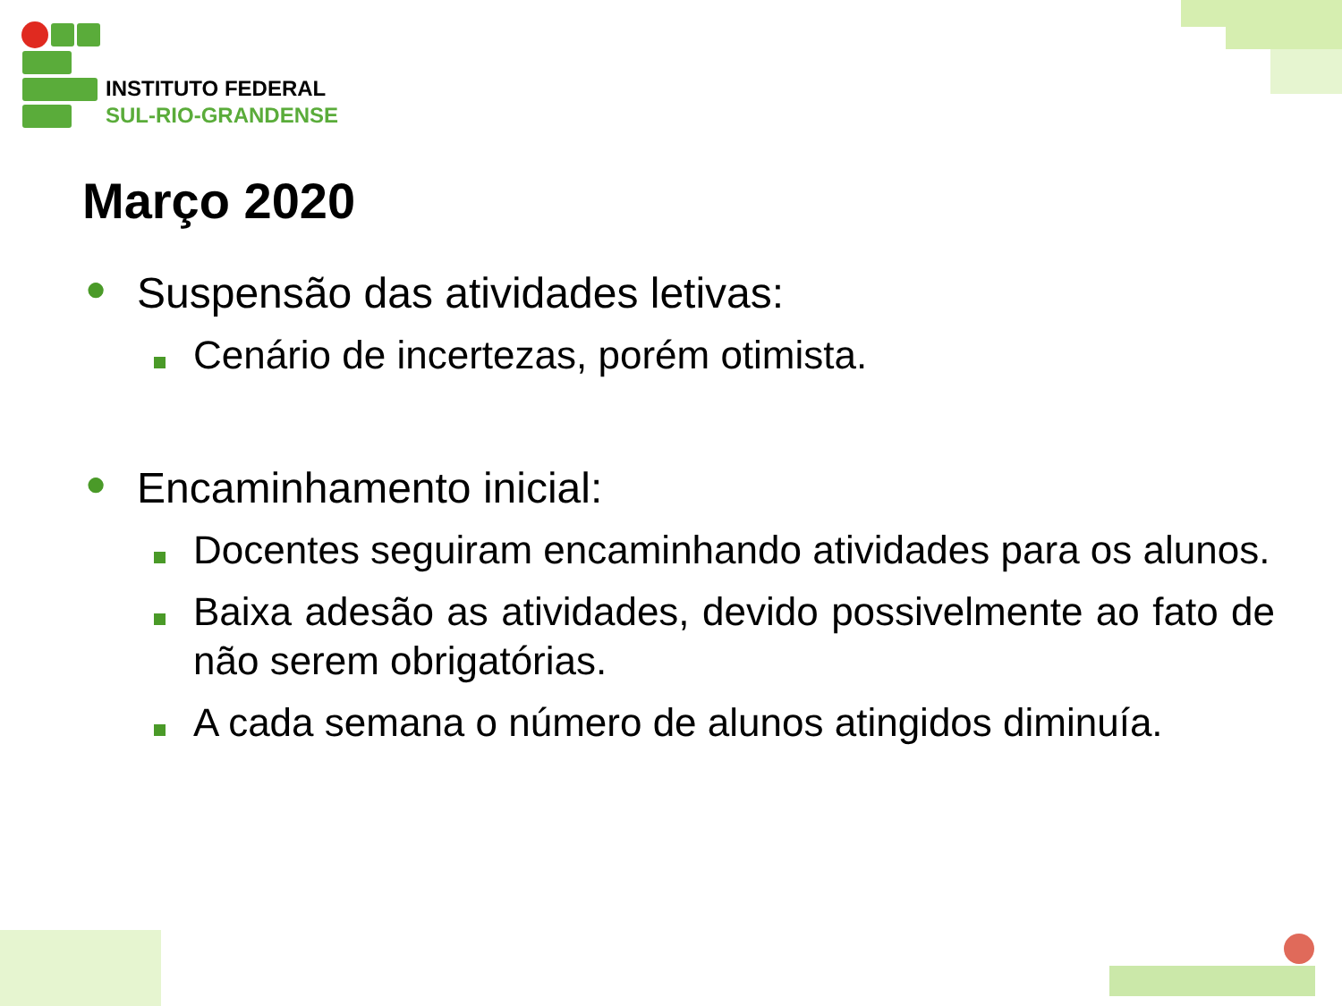INSTITUTO FEDERAL
SUL-RIO-GRANDENSE
Março 2020
● Suspensão das atividades letivas:
Cenário de incertezas, porém otimista.
● Encaminhamento inicial:
Docentes seguiram encaminhando atividades para os alunos.
Baixa adesão as atividades, devido possivelmente ao fato de não serem obrigatórias.
A cada semana o número de alunos atingidos diminuía.